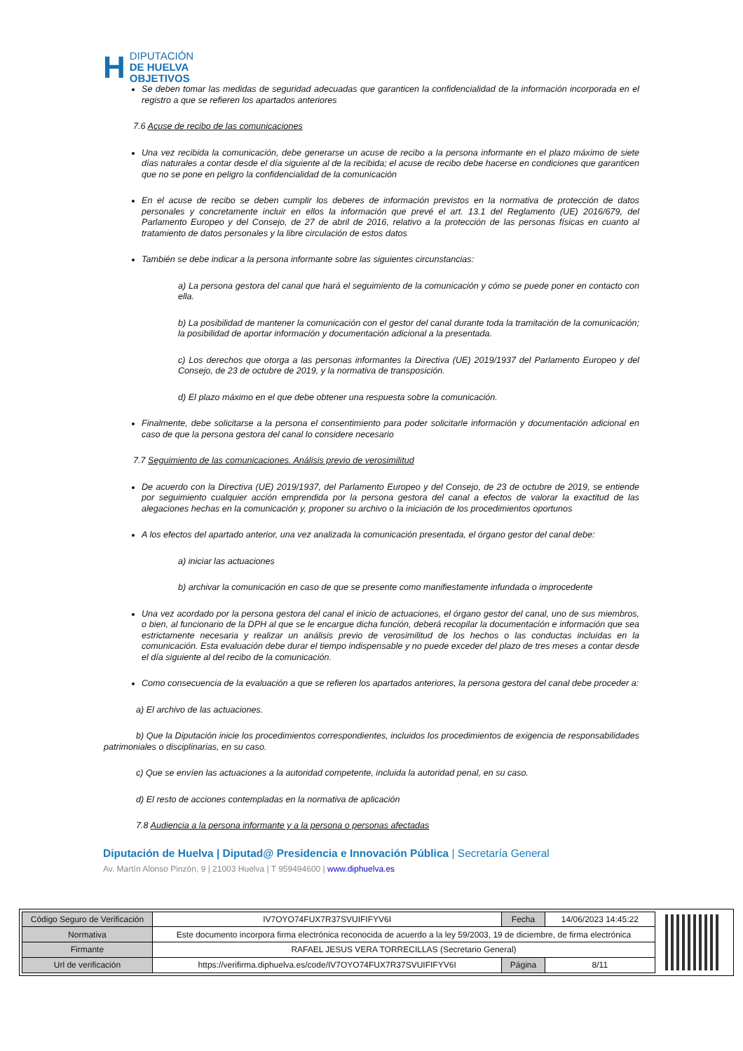H DIPUTACIÓN
DE HUELVA
OBJETIVOS
Se deben tomar las medidas de seguridad adecuadas que garanticen la confidencialidad de la información incorporada en el registro a que se refieren los apartados anteriores
7.6 Acuse de recibo de las comunicaciones
Una vez recibida la comunicación, debe generarse un acuse de recibo a la persona informante en el plazo máximo de siete días naturales a contar desde el día siguiente al de la recibida; el acuse de recibo debe hacerse en condiciones que garanticen que no se pone en peligro la confidencialidad de la comunicación
En el acuse de recibo se deben cumplir los deberes de información previstos en la normativa de protección de datos personales y concretamente incluir en ellos la información que prevé el art. 13.1 del Reglamento (UE) 2016/679, del Parlamento Europeo y del Consejo, de 27 de abril de 2016, relativo a la protección de las personas físicas en cuanto al tratamiento de datos personales y la libre circulación de estos datos
También se debe indicar a la persona informante sobre las siguientes circunstancias:
a) La persona gestora del canal que hará el seguimiento de la comunicación y cómo se puede poner en contacto con ella.
b) La posibilidad de mantener la comunicación con el gestor del canal durante toda la tramitación de la comunicación; la posibilidad de aportar información y documentación adicional a la presentada.
c) Los derechos que otorga a las personas informantes la Directiva (UE) 2019/1937 del Parlamento Europeo y del Consejo, de 23 de octubre de 2019, y la normativa de transposición.
d) El plazo máximo en el que debe obtener una respuesta sobre la comunicación.
Finalmente, debe solicitarse a la persona el consentimiento para poder solicitarle información y documentación adicional en caso de que la persona gestora del canal lo considere necesario
7.7 Seguimiento de las comunicaciones. Análisis previo de verosimilitud
De acuerdo con la Directiva (UE) 2019/1937, del Parlamento Europeo y del Consejo, de 23 de octubre de 2019, se entiende por seguimiento cualquier acción emprendida por la persona gestora del canal a efectos de valorar la exactitud de las alegaciones hechas en la comunicación y, proponer su archivo o la iniciación de los procedimientos oportunos
A los efectos del apartado anterior, una vez analizada la comunicación presentada, el órgano gestor del canal debe:
a) iniciar las actuaciones
b) archivar la comunicación en caso de que se presente como manifiestamente infundada o improcedente
Una vez acordado por la persona gestora del canal el inicio de actuaciones, el órgano gestor del canal, uno de sus miembros, o bien, al funcionario de la DPH al que se le encargue dicha función, deberá recopilar la documentación e información que sea estrictamente necesaria y realizar un análisis previo de verosimilitud de los hechos o las conductas incluidas en la comunicación. Esta evaluación debe durar el tiempo indispensable y no puede exceder del plazo de tres meses a contar desde el día siguiente al del recibo de la comunicación.
Como consecuencia de la evaluación a que se refieren los apartados anteriores, la persona gestora del canal debe proceder a:
a) El archivo de las actuaciones.
b) Que la Diputación inicie los procedimientos correspondientes, incluidos los procedimientos de exigencia de responsabilidades patrimoniales o disciplinarias, en su caso.
c) Que se envíen las actuaciones a la autoridad competente, incluida la autoridad penal, en su caso.
d) El resto de acciones contempladas en la normativa de aplicación
7.8 Audiencia a la persona informante y a la persona o personas afectadas
Diputación de Huelva | Diputad@ Presidencia e Innovación Pública | Secretaría General
Av. Martín Alonso Pinzón, 9 | 21003 Huelva | T 959494600 | www.diphuelva.es
| Código Seguro de Verificación | IV7OYO74FUX7R37SVUIFIFYV6I | Fecha | 14/06/2023 14:45:22 |
| Normativa | Este documento incorpora firma electrónica reconocida de acuerdo a la ley 59/2003, 19 de diciembre, de firma electrónica | | |
| Firmante | RAFAEL JESUS VERA TORRECILLAS (Secretario General) | | |
| Url de verificación | https://verifirma.diphuelva.es/code/IV7OYO74FUX7R37SVUIFIFYV6I | Página | 8/11 |